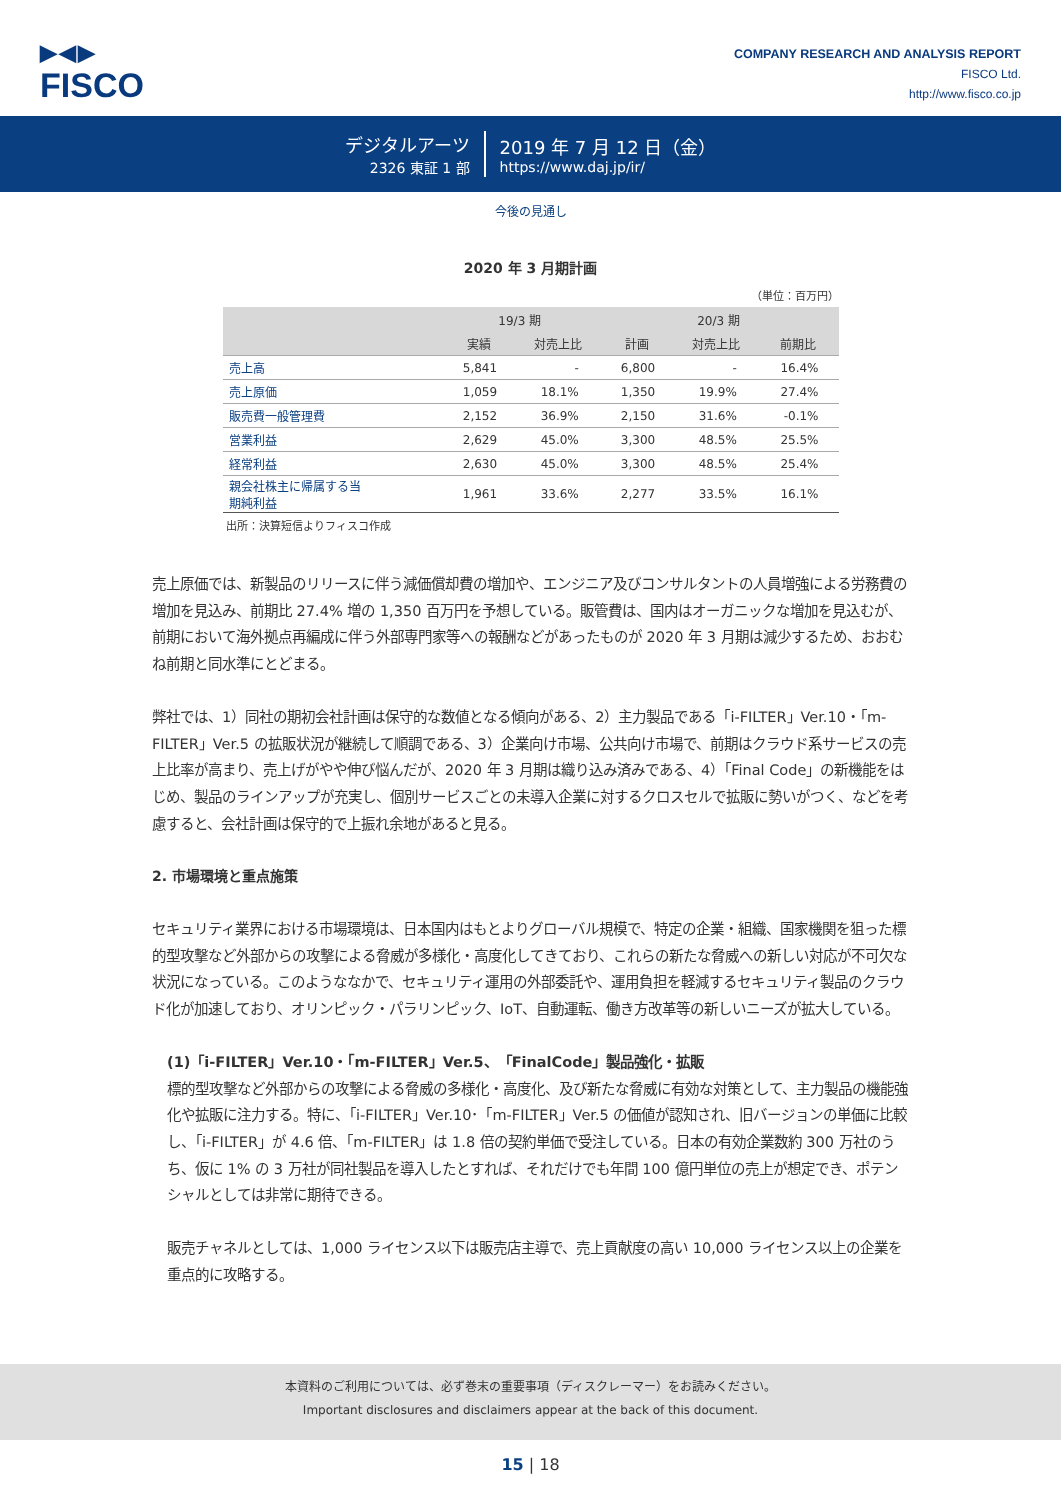▶◀▶
FISCO
COMPANY RESEARCH AND ANALYSIS REPORT
FISCO Ltd.
http://www.fisco.co.jp
デジタルアーツ
2326 東証 1 部
2019 年 7 月 12 日（金）
https://www.daj.jp/ir/
今後の見通し
2020 年 3 月期計画
（単位：百万円）
| | 19/3 期 | | 20/3 期 | | |
| --- | --- | --- | --- | --- | --- |
| | 実績 | 対売上比 | 計画 | 対売上比 | 前期比 |
| 売上高 | 5,841 | - | 6,800 | - | 16.4% |
| 売上原価 | 1,059 | 18.1% | 1,350 | 19.9% | 27.4% |
| 販売費一般管理費 | 2,152 | 36.9% | 2,150 | 31.6% | -0.1% |
| 営業利益 | 2,629 | 45.0% | 3,300 | 48.5% | 25.5% |
| 経常利益 | 2,630 | 45.0% | 3,300 | 48.5% | 25.4% |
| 親会社株主に帰属する当 期純利益 | 1,961 | 33.6% | 2,277 | 33.5% | 16.1% |
出所：決算短信よりフィスコ作成
売上原価では、新製品のリリースに伴う減価償却費の増加や、エンジニア及びコンサルタントの人員増強による労務費の増加を見込み、前期比 27.4% 増の 1,350 百万円を予想している。販管費は、国内はオーガニックな増加を見込むが、前期において海外拠点再編成に伴う外部専門家等への報酬などがあったものが 2020 年 3 月期は減少するため、おおむね前期と同水準にとどまる。
弊社では、1）同社の期初会社計画は保守的な数値となる傾向がある、2）主力製品である「i-FILTER」Ver.10・「m-FILTER」Ver.5 の拡販状況が継続して順調である、3）企業向け市場、公共向け市場で、前期はクラウド系サービスの売上比率が高まり、売上げがやや伸び悩んだが、2020 年 3 月期は織り込み済みである、4）「Final Code」の新機能をはじめ、製品のラインアップが充実し、個別サービスごとの未導入企業に対するクロスセルで拡販に勢いがつく、などを考慮すると、会社計画は保守的で上振れ余地があると見る。
2. 市場環境と重点施策
セキュリティ業界における市場環境は、日本国内はもとよりグローバル規模で、特定の企業・組織、国家機関を狙った標的型攻撃など外部からの攻撃による脅威が多様化・高度化してきており、これらの新たな脅威への新しい対応が不可欠な状況になっている。このようななかで、セキュリティ運用の外部委託や、運用負担を軽減するセキュリティ製品のクラウド化が加速しており、オリンピック・パラリンピック、IoT、自動運転、働き方改革等の新しいニーズが拡大している。
(1)「i-FILTER」Ver.10・「m-FILTER」Ver.5、「FinalCode」製品強化・拡販
標的型攻撃など外部からの攻撃による脅威の多様化・高度化、及び新たな脅威に有効な対策として、主力製品の機能強化や拡販に注力する。特に、「i-FILTER」Ver.10･「m-FILTER」Ver.5 の価値が認知され、旧バージョンの単価に比較し、「i-FILTER」が 4.6 倍、「m-FILTER」は 1.8 倍の契約単価で受注している。日本の有効企業数約 300 万社のうち、仮に 1% の 3 万社が同社製品を導入したとすれば、それだけでも年間 100 億円単位の売上が想定でき、ポテンシャルとしては非常に期待できる。
販売チャネルとしては、1,000 ライセンス以下は販売店主導で、売上貢献度の高い 10,000 ライセンス以上の企業を重点的に攻略する。
本資料のご利用については、必ず巻末の重要事項（ディスクレーマー）をお読みください。
Important disclosures and disclaimers appear at the back of this document.
15 | 18